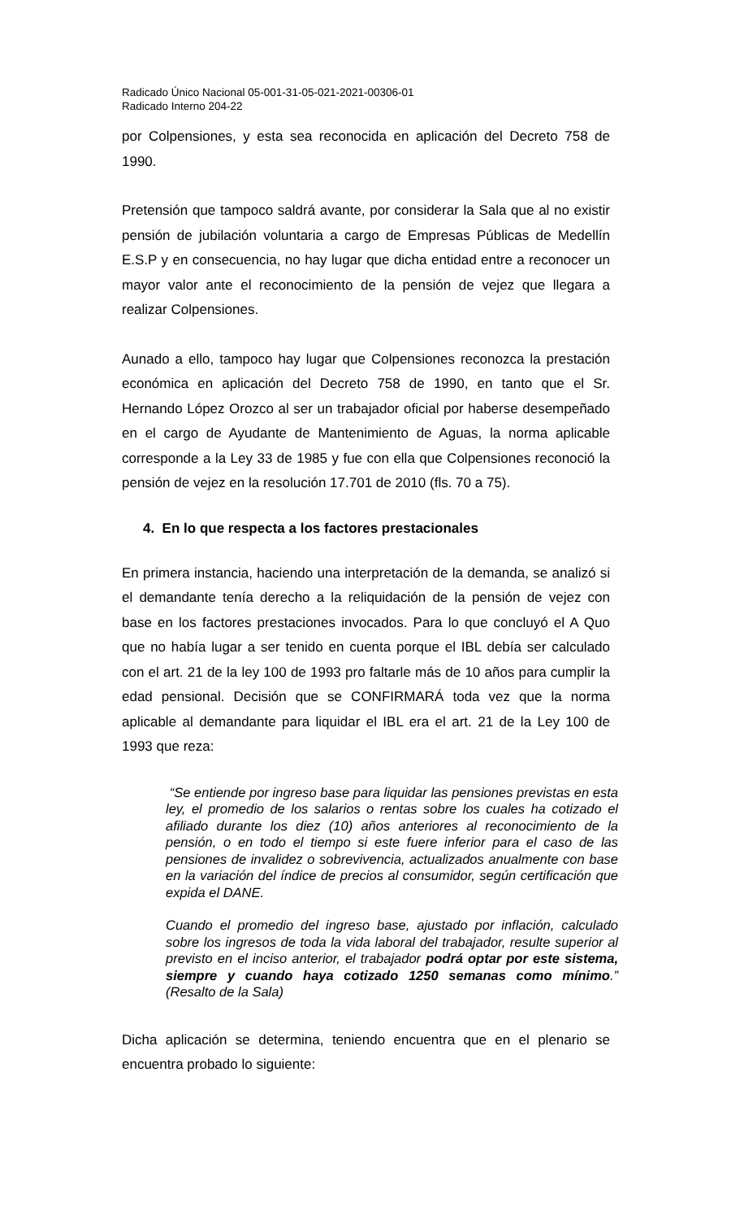Radicado Único Nacional 05-001-31-05-021-2021-00306-01
Radicado Interno 204-22
por Colpensiones, y esta sea reconocida en aplicación del Decreto 758 de 1990.
Pretensión que tampoco saldrá avante, por considerar la Sala que al no existir pensión de jubilación voluntaria a cargo de Empresas Públicas de Medellín E.S.P y en consecuencia, no hay lugar que dicha entidad entre a reconocer un mayor valor ante el reconocimiento de la pensión de vejez que llegara a realizar Colpensiones.
Aunado a ello, tampoco hay lugar que Colpensiones reconozca la prestación económica en aplicación del Decreto 758 de 1990, en tanto que el Sr. Hernando López Orozco al ser un trabajador oficial por haberse desempeñado en el cargo de Ayudante de Mantenimiento de Aguas, la norma aplicable corresponde a la Ley 33 de 1985 y fue con ella que Colpensiones reconoció la pensión de vejez en la resolución 17.701 de 2010 (fls. 70 a 75).
4. En lo que respecta a los factores prestacionales
En primera instancia, haciendo una interpretación de la demanda, se analizó si el demandante tenía derecho a la reliquidación de la pensión de vejez con base en los factores prestaciones invocados. Para lo que concluyó el A Quo que no había lugar a ser tenido en cuenta porque el IBL debía ser calculado con el art. 21 de la ley 100 de 1993 pro faltarle más de 10 años para cumplir la edad pensional. Decisión que se CONFIRMARÁ toda vez que la norma aplicable al demandante para liquidar el IBL era el art. 21 de la Ley 100 de 1993 que reza:
“Se entiende por ingreso base para liquidar las pensiones previstas en esta ley, el promedio de los salarios o rentas sobre los cuales ha cotizado el afiliado durante los diez (10) años anteriores al reconocimiento de la pensión, o en todo el tiempo si este fuere inferior para el caso de las pensiones de invalidez o sobrevivencia, actualizados anualmente con base en la variación del índice de precios al consumidor, según certificación que expida el DANE.
Cuando el promedio del ingreso base, ajustado por inflación, calculado sobre los ingresos de toda la vida laboral del trabajador, resulte superior al previsto en el inciso anterior, el trabajador podrá optar por este sistema, siempre y cuando haya cotizado 1250 semanas como mínimo.” (Resalto de la Sala)
Dicha aplicación se determina, teniendo encuentra que en el plenario se encuentra probado lo siguiente: